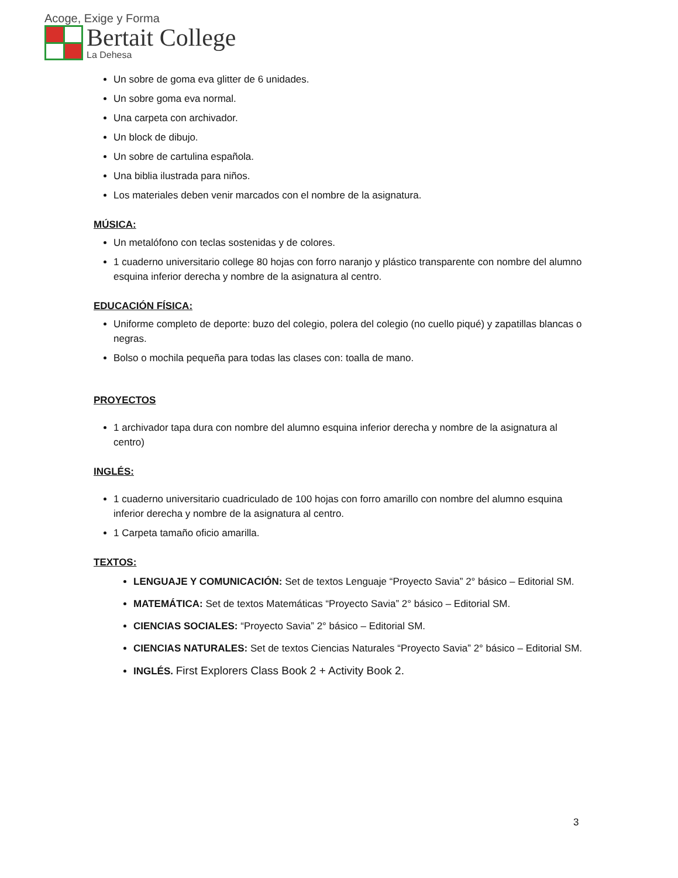Acoge, Exige y Forma
Bertait College
La Dehesa
Un sobre de goma eva glitter de 6 unidades.
Un sobre goma eva normal.
Una carpeta con archivador.
Un block de dibujo.
Un sobre de cartulina española.
Una biblia ilustrada para niños.
Los materiales deben venir marcados con el nombre de la asignatura.
MÚSICA:
Un metalófono con teclas sostenidas y de colores.
1 cuaderno universitario college 80 hojas con forro naranjo y plástico transparente con nombre del alumno esquina inferior derecha y nombre de la asignatura al centro.
EDUCACIÓN FÍSICA:
Uniforme completo de deporte: buzo del colegio, polera del colegio (no cuello piqué) y zapatillas blancas o negras.
Bolso o mochila pequeña para todas las clases con: toalla de mano.
PROYECTOS
1 archivador tapa dura con nombre del alumno esquina inferior derecha y nombre de la asignatura al centro)
INGLÉS:
1 cuaderno universitario cuadriculado de 100 hojas con forro amarillo con nombre del alumno esquina inferior derecha y nombre de la asignatura al centro.
1 Carpeta tamaño oficio amarilla.
TEXTOS:
LENGUAJE Y COMUNICACIÓN: Set de textos Lenguaje “Proyecto Savia” 2° básico – Editorial SM.
MATEMÁTICA: Set de textos Matemáticas “Proyecto Savia” 2° básico – Editorial SM.
CIENCIAS SOCIALES: “Proyecto Savia” 2° básico – Editorial SM.
CIENCIAS NATURALES: Set de textos Ciencias Naturales “Proyecto Savia” 2° básico – Editorial SM.
INGLÉS. First Explorers Class Book 2 + Activity Book 2.
3